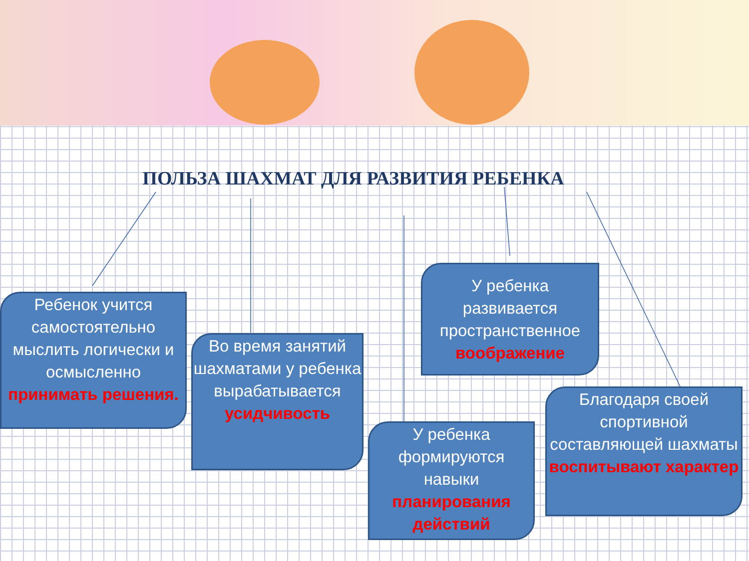ПОЛЬЗА ШАХМАТ ДЛЯ РАЗВИТИЯ РЕБЕНКА
Ребенок учится самостоятельно мыслить логически и осмысленно принимать решения.
Во время занятий шахматами у ребенка вырабатывается усидчивость
У ребенка развивается пространственное воображение
У ребенка формируются навыки планирования действий
Благодаря своей спортивной составляющей шахматы воспитывают характер